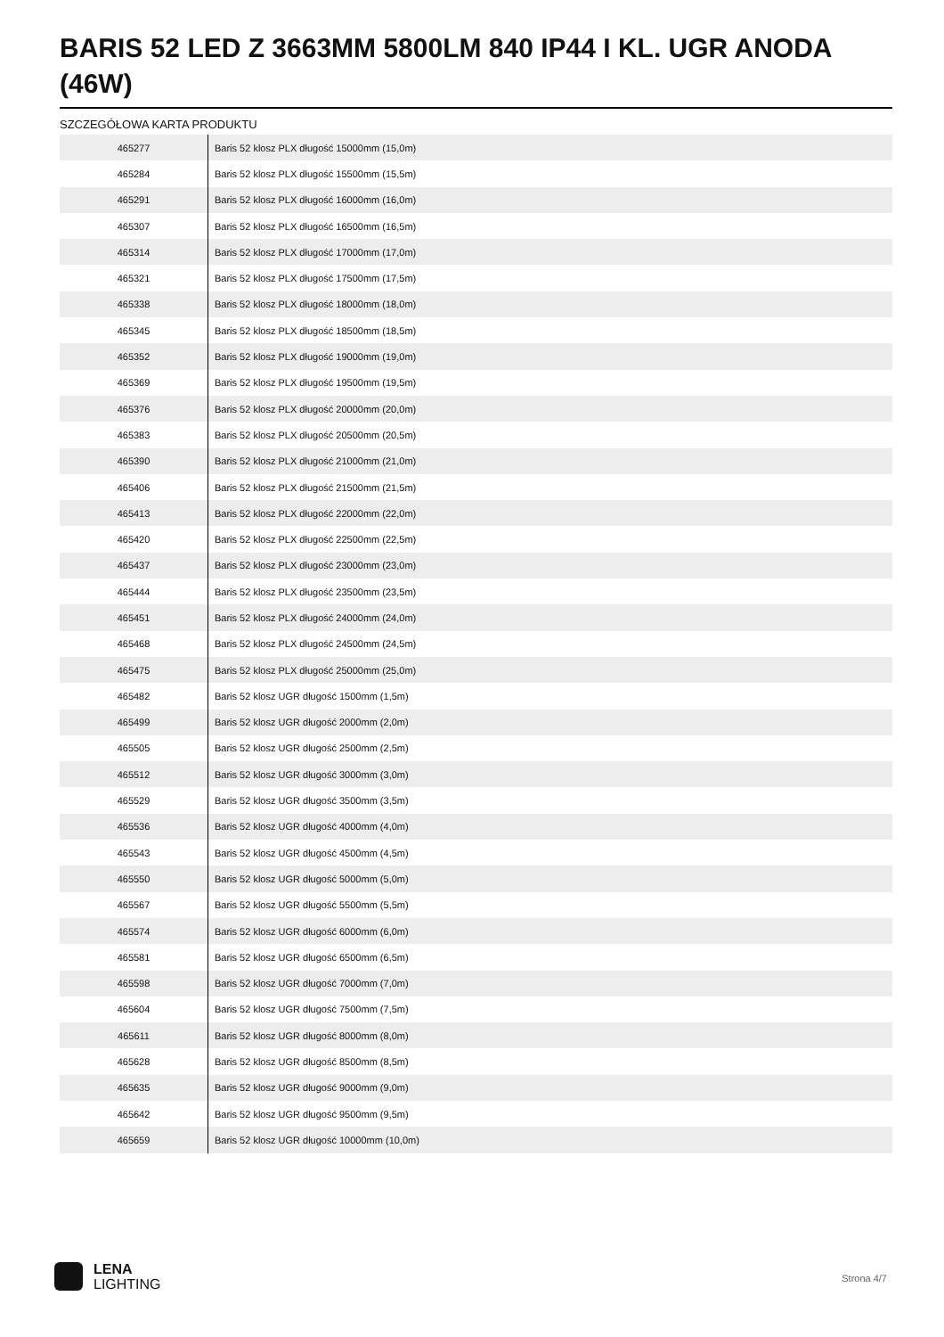BARIS 52 LED Z 3663MM 5800LM 840 IP44 I KL. UGR ANODA (46W)
SZCZEGÓŁOWA KARTA PRODUKTU
| 465277 | Baris 52 klosz PLX długość 15000mm (15,0m) |
| 465284 | Baris 52 klosz PLX długość 15500mm (15,5m) |
| 465291 | Baris 52 klosz PLX długość 16000mm (16,0m) |
| 465307 | Baris 52 klosz PLX długość 16500mm (16,5m) |
| 465314 | Baris 52 klosz PLX długość 17000mm (17,0m) |
| 465321 | Baris 52 klosz PLX długość 17500mm (17,5m) |
| 465338 | Baris 52 klosz PLX długość 18000mm (18,0m) |
| 465345 | Baris 52 klosz PLX długość 18500mm (18,5m) |
| 465352 | Baris 52 klosz PLX długość 19000mm (19,0m) |
| 465369 | Baris 52 klosz PLX długość 19500mm (19,5m) |
| 465376 | Baris 52 klosz PLX długość 20000mm (20,0m) |
| 465383 | Baris 52 klosz PLX długość 20500mm (20,5m) |
| 465390 | Baris 52 klosz PLX długość 21000mm (21,0m) |
| 465406 | Baris 52 klosz PLX długość 21500mm (21,5m) |
| 465413 | Baris 52 klosz PLX długość 22000mm (22,0m) |
| 465420 | Baris 52 klosz PLX długość 22500mm (22,5m) |
| 465437 | Baris 52 klosz PLX długość 23000mm (23,0m) |
| 465444 | Baris 52 klosz PLX długość 23500mm (23,5m) |
| 465451 | Baris 52 klosz PLX długość 24000mm (24,0m) |
| 465468 | Baris 52 klosz PLX długość 24500mm (24,5m) |
| 465475 | Baris 52 klosz PLX długość 25000mm (25,0m) |
| 465482 | Baris 52 klosz UGR długość 1500mm (1,5m) |
| 465499 | Baris 52 klosz UGR długość 2000mm (2,0m) |
| 465505 | Baris 52 klosz UGR długość 2500mm (2,5m) |
| 465512 | Baris 52 klosz UGR długość 3000mm (3,0m) |
| 465529 | Baris 52 klosz UGR długość 3500mm (3,5m) |
| 465536 | Baris 52 klosz UGR długość 4000mm (4,0m) |
| 465543 | Baris 52 klosz UGR długość 4500mm (4,5m) |
| 465550 | Baris 52 klosz UGR długość 5000mm (5,0m) |
| 465567 | Baris 52 klosz UGR długość 5500mm (5,5m) |
| 465574 | Baris 52 klosz UGR długość 6000mm (6,0m) |
| 465581 | Baris 52 klosz UGR długość 6500mm (6,5m) |
| 465598 | Baris 52 klosz UGR długość 7000mm (7,0m) |
| 465604 | Baris 52 klosz UGR długość 7500mm (7,5m) |
| 465611 | Baris 52 klosz UGR długość 8000mm (8,0m) |
| 465628 | Baris 52 klosz UGR długość 8500mm (8,5m) |
| 465635 | Baris 52 klosz UGR długość 9000mm (9,0m) |
| 465642 | Baris 52 klosz UGR długość 9500mm (9,5m) |
| 465659 | Baris 52 klosz UGR długość 10000mm (10,0m) |
LENA
LIGHTING
Strona 4/7